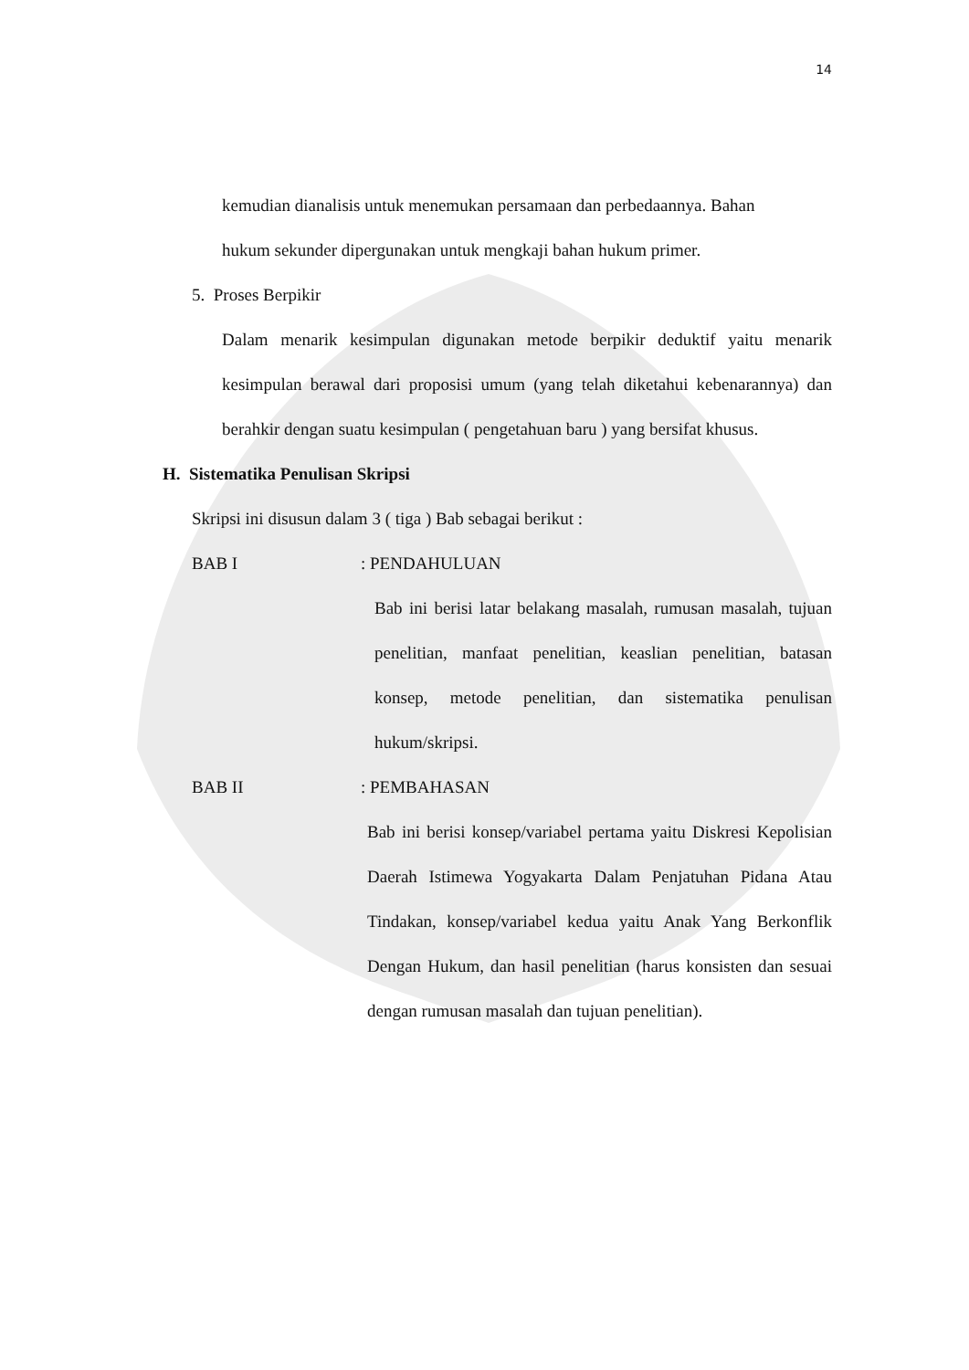14
kemudian dianalisis untuk menemukan persamaan dan perbedaannya. Bahan
hukum sekunder dipergunakan untuk mengkaji bahan hukum primer.
5. Proses Berpikir
Dalam menarik kesimpulan digunakan metode berpikir deduktif yaitu menarik kesimpulan berawal dari proposisi umum (yang telah diketahui kebenarannya) dan berahkir dengan suatu kesimpulan ( pengetahuan baru ) yang bersifat khusus.
H. Sistematika Penulisan Skripsi
Skripsi ini disusun dalam 3 ( tiga ) Bab sebagai berikut :
BAB I : PENDAHULUAN
Bab ini berisi latar belakang masalah, rumusan masalah, tujuan penelitian, manfaat penelitian, keaslian penelitian, batasan konsep, metode penelitian, dan sistematika penulisan hukum/skripsi.
BAB II : PEMBAHASAN
Bab ini berisi konsep/variabel pertama yaitu Diskresi Kepolisian Daerah Istimewa Yogyakarta Dalam Penjatuhan Pidana Atau Tindakan, konsep/variabel kedua yaitu Anak Yang Berkonflik Dengan Hukum, dan hasil penelitian (harus konsisten dan sesuai dengan rumusan masalah dan tujuan penelitian).